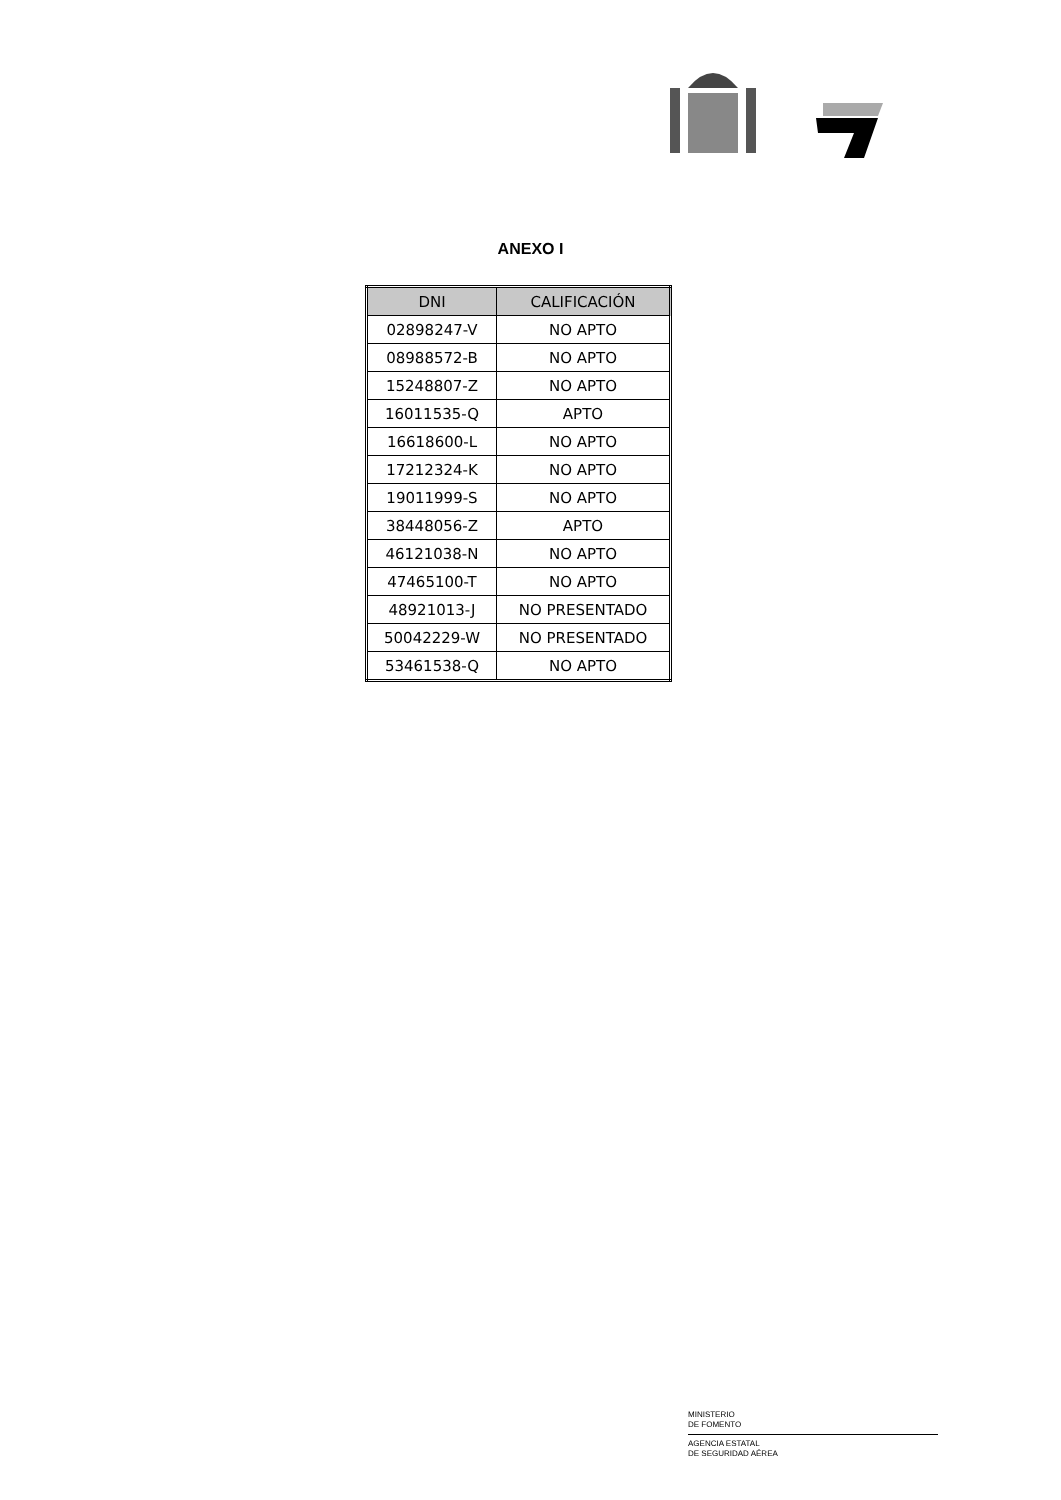ANEXO I
| DNI | CALIFICACIÓN |
| --- | --- |
| 02898247-V | NO APTO |
| 08988572-B | NO APTO |
| 15248807-Z | NO APTO |
| 16011535-Q | APTO |
| 16618600-L | NO APTO |
| 17212324-K | NO APTO |
| 19011999-S | NO APTO |
| 38448056-Z | APTO |
| 46121038-N | NO APTO |
| 47465100-T | NO APTO |
| 48921013-J | NO PRESENTADO |
| 50042229-W | NO PRESENTADO |
| 53461538-Q | NO APTO |
MINISTERIO
DE FOMENTO
AGENCIA ESTATAL
DE SEGURIDAD AÉREA